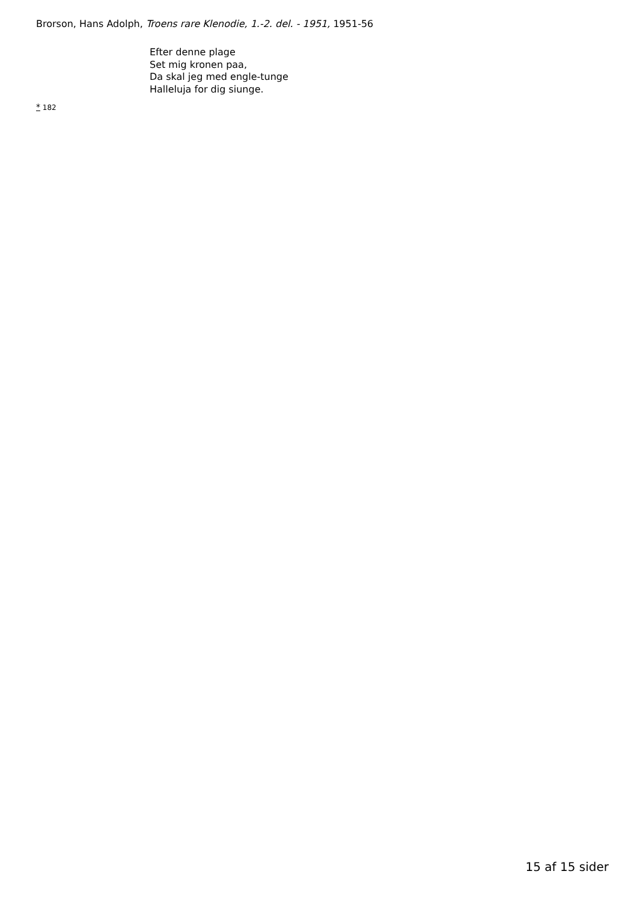Brorson, Hans Adolph, Troens rare Klenodie, 1.-2. del. - 1951, 1951-56
Efter denne plage
Set mig kronen paa,
Da skal jeg med engle-tunge
Halleluja for dig siunge.
* 182
15 af 15 sider